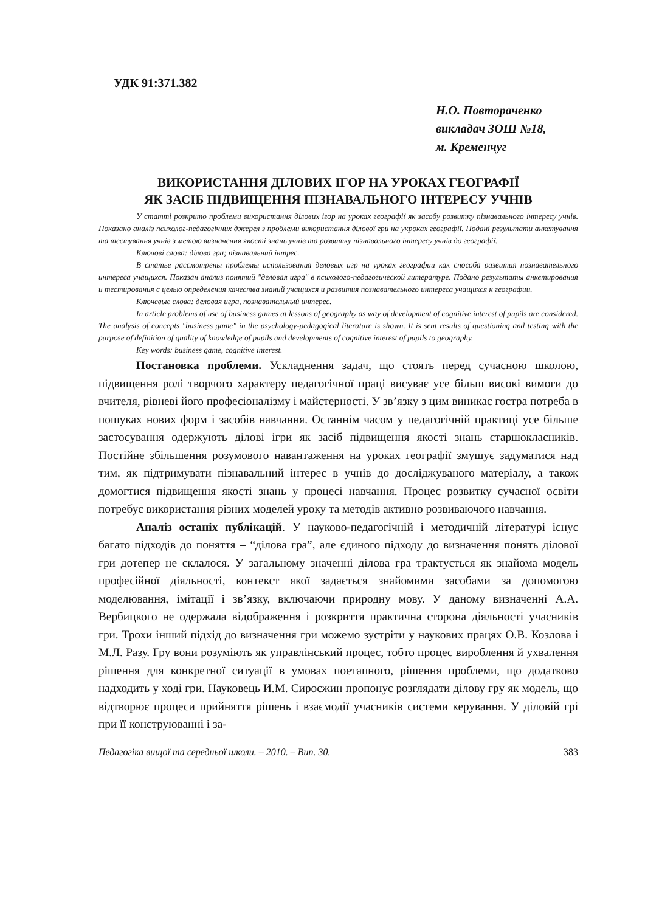УДК 91:371.382
Н.О. Повтораченко
викладач ЗОШ №18,
м. Кременчуг
ВИКОРИСТАННЯ ДІЛОВИХ ІГОР НА УРОКАХ ГЕОГРАФІЇ
ЯК ЗАСІБ ПІДВИЩЕННЯ ПІЗНАВАЛЬНОГО ІНТЕРЕСУ УЧНІВ
У статті розкрито проблеми використання ділових ігор на уроках географії як засобу розвитку пізнавального інтересу учнів. Показано аналіз психолог-педагогічних джерел з проблеми використання ділової гри на укроках географії. Подані результати анкетування та тестування учнів з метою визначення якості знань учнів та розвитку пізнавального інтересу учнів до географії.
Ключові слова: ділова гра; пізнавальний інтрес.
В статье рассмотрены проблемы использования деловых игр на уроках географии как способа развития познавательного интереса учащихся. Показан анализ понятий "деловая игра" в психолого-педагогической литературе. Подано результаты анкетирования и тестирования с целью определения качества знаний учащихся и развития познавательного интереса учащихся к географии.
Ключевые слова: деловая игра, познавательный интерес.
In article problems of use of business games at lessons of geography as way of development of cognitive interest of pupils are considered. The analysis of concepts "business game" in the psychology-pedagogical literature is shown. It is sent results of questioning and testing with the purpose of definition of quality of knowledge of pupils and developments of cognitive interest of pupils to geography.
Key words: business game, cognitive interest.
Постановка проблеми. Ускладнення задач, що стоять перед сучасною школою, підвищення ролі творчого характеру педагогічної праці висуває усе більш високі вимоги до вчителя, рівневі його професіоналізму і майстерності. У зв’язку з цим виникає гостра потреба в пошуках нових форм і засобів навчання. Останнім часом у педагогічній практиці усе більше застосування одержують ділові ігри як засіб підвищення якості знань старшокласників. Постійне збільшення розумового навантаження на уроках географії змушує задуматися над тим, як підтримувати пізнавальний інтерес в учнів до досліджуваного матеріалу, а також домогтися підвищення якості знань у процесі навчання. Процес розвитку сучасної освіти потребує використання різних моделей уроку та методів активно розвиваючого навчання.
Аналіз останіх публікацій. У науково-педагогічній і методичній літературі існує багато підходів до поняття – “ділова гра”, але єдиного підходу до визначення понять ділової гри дотепер не склалося. У загальному значенні ділова гра трактується як знайома модель професійної діяльності, контекст якої задається знайомими засобами за допомогою моделювання, імітації і зв’язку, включаючи природну мову. У даному визначенні А.А. Вербицкого не одержала відображення і розкриття практична сторона діяльності учасників гри. Трохи інший підхід до визначення гри можемо зустріти у наукових працях О.В. Козлова і М.Л. Разу. Гру вони розуміють як управлінський процес, тобто процес вироблення й ухвалення рішення для конкретної ситуації в умовах поетапного, рішення проблеми, що додатково надходить у ході гри. Науковець И.М. Сироєжин пропонує розглядати ділову гру як модель, що відтворює процеси прийняття рішень і взаємодії учасників системи керування. У діловій грі при її конструюванні і за-
Педагогіка вищої та середньої школи. – 2010. – Вип. 30. 383